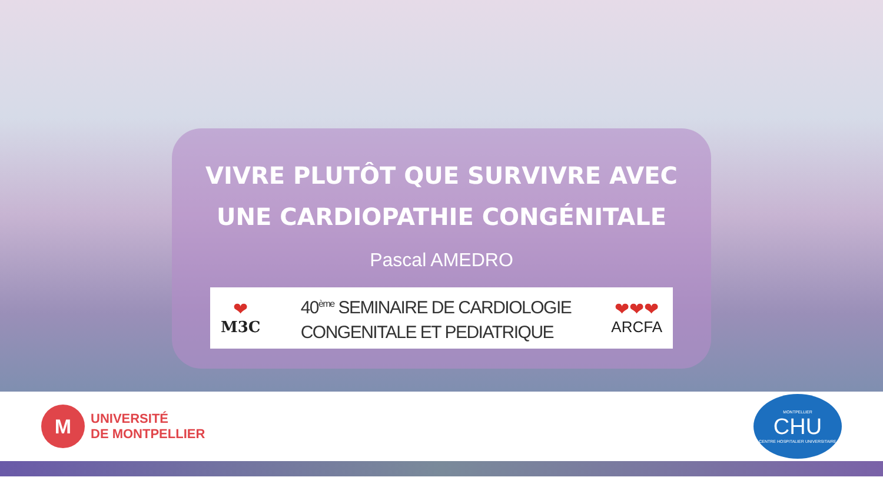VIVRE PLUTÔT QUE SURVIVRE AVEC
UNE CARDIOPATHIE CONGÉNITALE
Pascal AMEDRO
❤
M3C
40<sup>ème</sup> SEMINAIRE DE CARDIOLOGIE
CONGENITALE ET PEDIATRIQUE
❤❤❤
ARCFA
M
UNIVERSITÉ
DE MONTPELLIER
MONTPELLIER
CHU
CENTRE HOSPITALIER UNIVERSITAIRE